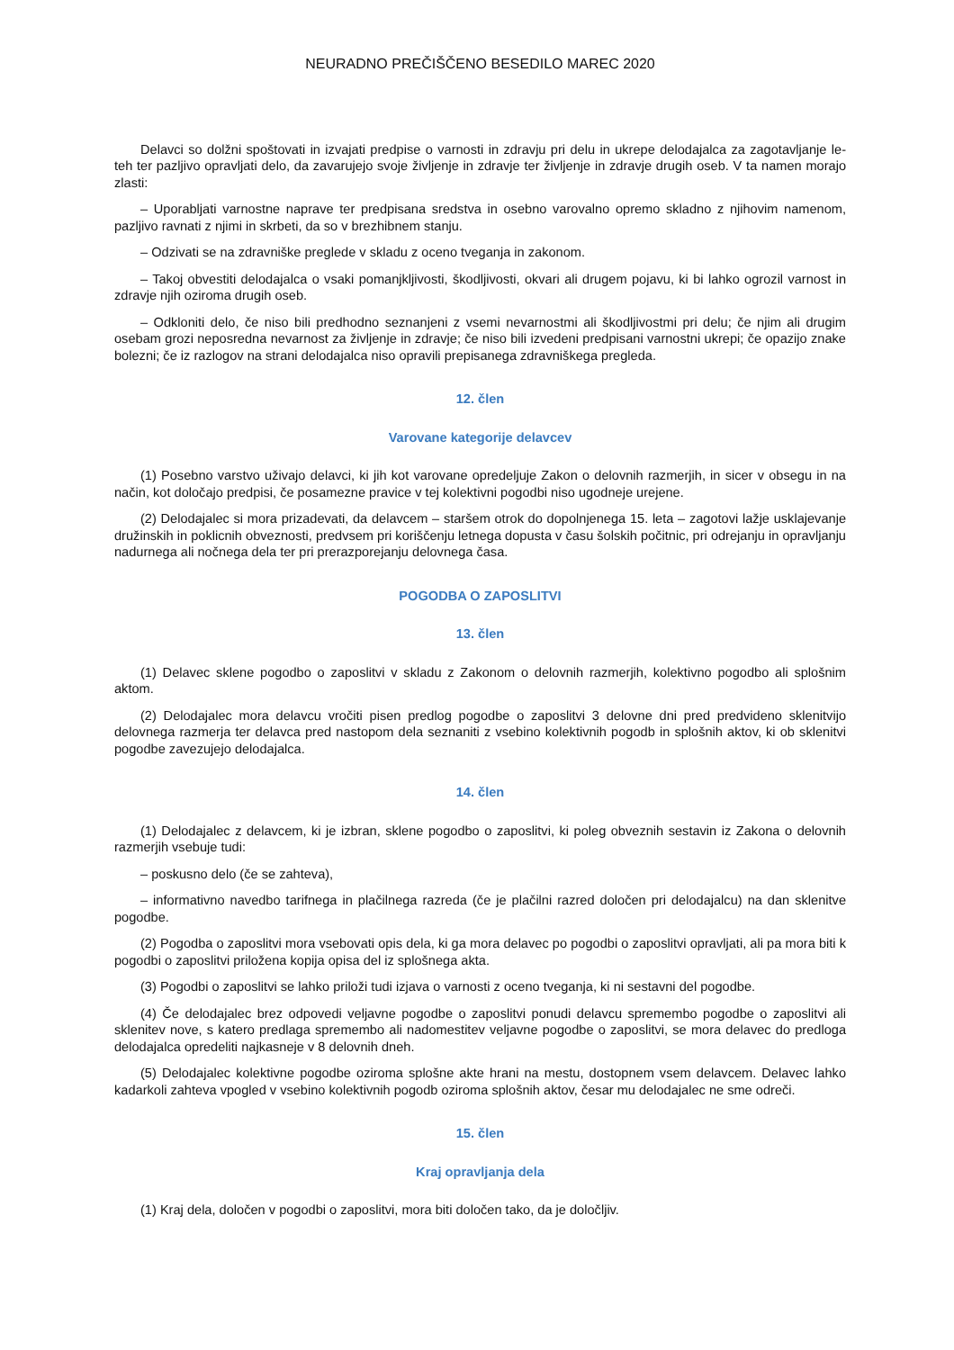NEURADNO PREČIŠČENO BESEDILO MAREC 2020
Delavci so dolžni spoštovati in izvajati predpise o varnosti in zdravju pri delu in ukrepe delodajalca za zagotavljanje le- teh ter pazljivo opravljati delo, da zavarujejo svoje življenje in zdravje ter življenje in zdravje drugih oseb. V ta namen morajo zlasti:
– Uporabljati varnostne naprave ter predpisana sredstva in osebno varovalno opremo skladno z njihovim namenom, pazljivo ravnati z njimi in skrbeti, da so v brezhibnem stanju.
– Odzivati se na zdravniške preglede v skladu z oceno tveganja in zakonom.
– Takoj obvestiti delodajalca o vsaki pomanjkljivosti, škodljivosti, okvari ali drugem pojavu, ki bi lahko ogrozil varnost in zdravje njih oziroma drugih oseb.
– Odkloniti delo, če niso bili predhodno seznanjeni z vsemi nevarnostmi ali škodljivostmi pri delu; če njim ali drugim osebam grozi neposredna nevarnost za življenje in zdravje; če niso bili izvedeni predpisani varnostni ukrepi; če opazijo znake bolezni; če iz razlogov na strani delodajalca niso opravili prepisanega zdravniškega pregleda.
12. člen
Varovane kategorije delavcev
(1) Posebno varstvo uživajo delavci, ki jih kot varovane opredeljuje Zakon o delovnih razmerjih, in sicer v obsegu in na način, kot določajo predpisi, če posamezne pravice v tej kolektivni pogodbi niso ugodneje urejene.
(2) Delodajalec si mora prizadevati, da delavcem – staršem otrok do dopolnjenega 15. leta – zagotovi lažje usklajevanje družinskih in poklicnih obveznosti, predvsem pri koriščenju letnega dopusta v času šolskih počitnic, pri odrejanju in opravljanju nadurnega ali nočnega dela ter pri prerazporejanju delovnega časa.
POGODBA O ZAPOSLITVI
13. člen
(1) Delavec sklene pogodbo o zaposlitvi v skladu z Zakonom o delovnih razmerjih, kolektivno pogodbo ali splošnim aktom.
(2) Delodajalec mora delavcu vročiti pisen predlog pogodbe o zaposlitvi 3 delovne dni pred predvideno sklenitvijo delovnega razmerja ter delavca pred nastopom dela seznaniti z vsebino kolektivnih pogodb in splošnih aktov, ki ob sklenitvi pogodbe zavezujejo delodajalca.
14. člen
(1) Delodajalec z delavcem, ki je izbran, sklene pogodbo o zaposlitvi, ki poleg obveznih sestavin iz Zakona o delovnih razmerjih vsebuje tudi:
– poskusno delo (če se zahteva),
– informativno navedbo tarifnega in plačilnega razreda (če je plačilni razred določen pri delodajalcu) na dan sklenitve pogodbe.
(2) Pogodba o zaposlitvi mora vsebovati opis dela, ki ga mora delavec po pogodbi o zaposlitvi opravljati, ali pa mora biti k pogodbi o zaposlitvi priložena kopija opisa del iz splošnega akta.
(3) Pogodbi o zaposlitvi se lahko priloži tudi izjava o varnosti z oceno tveganja, ki ni sestavni del pogodbe.
(4) Če delodajalec brez odpovedi veljavne pogodbe o zaposlitvi ponudi delavcu spremembo pogodbe o zaposlitvi ali sklenitev nove, s katero predlaga spremembo ali nadomestitev veljavne pogodbe o zaposlitvi, se mora delavec do predloga delodajalca opredeliti najkasneje v 8 delovnih dneh.
(5) Delodajalec kolektivne pogodbe oziroma splošne akte hrani na mestu, dostopnem vsem delavcem. Delavec lahko kadarkoli zahteva vpogled v vsebino kolektivnih pogodb oziroma splošnih aktov, česar mu delodajalec ne sme odreči.
15. člen
Kraj opravljanja dela
(1) Kraj dela, določen v pogodbi o zaposlitvi, mora biti določen tako, da je določljiv.